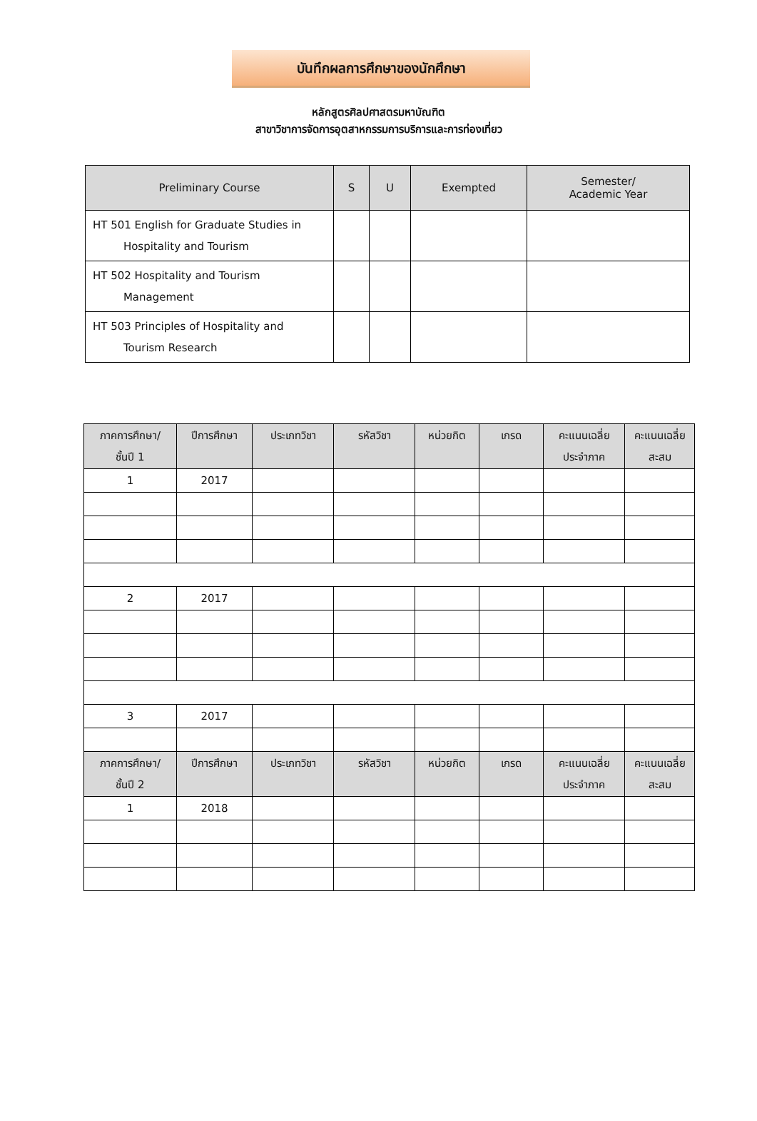บันทึกผลการศึกษาของนักศึกษา
หลักสูตรศิลปศาสตรมหาบัณฑิต
สาขาวิชาการจัดการอุตสาหกรรมการบริการและการท่องเที่ยว
| Preliminary Course | S | U | Exempted | Semester/ Academic Year |
| --- | --- | --- | --- | --- |
| HT 501 English for Graduate Studies in Hospitality and Tourism | | | | |
| HT 502 Hospitality and Tourism Management | | | | |
| HT 503 Principles of Hospitality and Tourism Research | | | | |
| ภาคการศึกษา/ ชั้นปี 1 | ปีการศึกษา | ประเภทวิชา | รหัสวิชา | หน่วยกิต | เกรด | คะแนนเฉลี่ย ประจำภาค | คะแนนเฉลี่ย สะสม |
| --- | --- | --- | --- | --- | --- | --- | --- |
| 1 | 2017 | | | | | | |
| 2 | 2017 | | | | | | |
| 3 | 2017 | | | | | | |
| ภาคการศึกษา/ ชั้นปี 2 | ปีการศึกษา | ประเภทวิชา | รหัสวิชา | หน่วยกิต | เกรด | คะแนนเฉลี่ย ประจำภาค | คะแนนเฉลี่ย สะสม |
| 1 | 2018 | | | | | | |